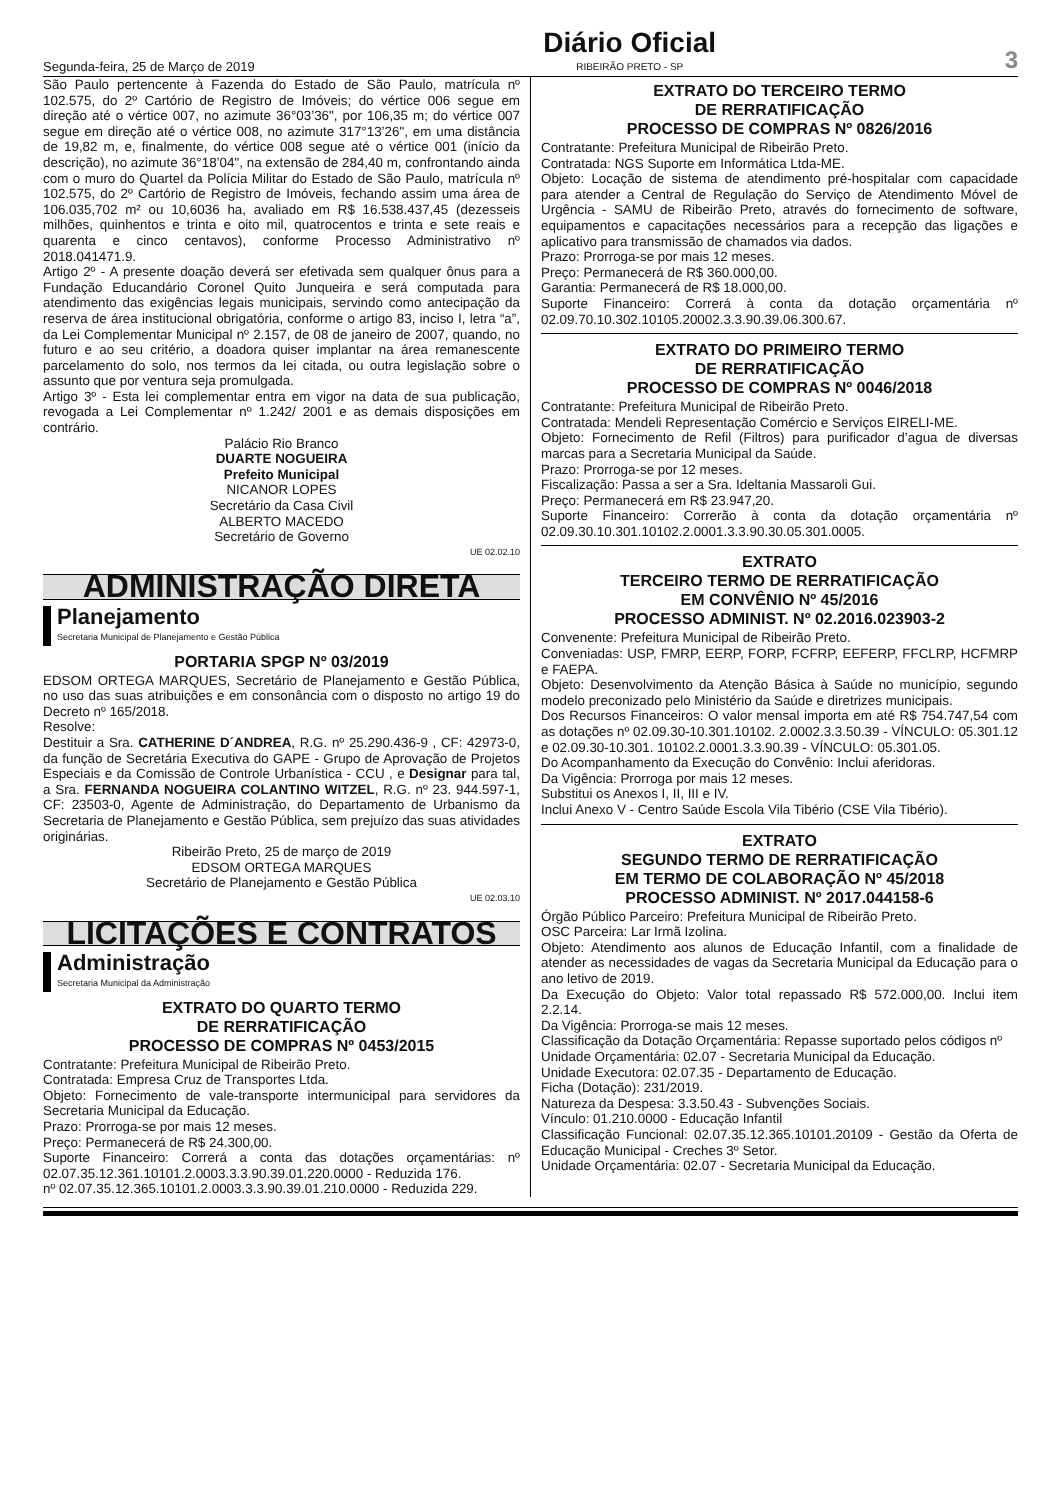Segunda-feira, 25 de Março de 2019
Diário Oficial
RIBEIRÃO PRETO - SP
3
São Paulo pertencente à Fazenda do Estado de São Paulo, matrícula nº 102.575, do 2º Cartório de Registro de Imóveis; do vértice 006 segue em direção até o vértice 007, no azimute 36°03’36", por 106,35 m; do vértice 007 segue em direção até o vértice 008, no azimute 317°13’26", em uma distância de 19,82 m, e, finalmente, do vértice 008 segue até o vértice 001 (início da descrição), no azimute 36°18’04", na extensão de 284,40 m, confrontando ainda com o muro do Quartel da Polícia Militar do Estado de São Paulo, matrícula nº 102.575, do 2º Cartório de Registro de Imóveis, fechando assim uma área de 106.035,702 m² ou 10,6036 ha, avaliado em R$ 16.538.437,45 (dezesseis milhões, quinhentos e trinta e oito mil, quatrocentos e trinta e sete reais e quarenta e cinco centavos), conforme Processo Administrativo nº 2018.041471.9.
Artigo 2º - A presente doação deverá ser efetivada sem qualquer ônus para a Fundação Educandário Coronel Quito Junqueira e será computada para atendimento das exigências legais municipais, servindo como antecipação da reserva de área institucional obrigatória, conforme o artigo 83, inciso I, letra “a”, da Lei Complementar Municipal nº 2.157, de 08 de janeiro de 2007, quando, no futuro e ao seu critério, a doadora quiser implantar na área remanescente parcelamento do solo, nos termos da lei citada, ou outra legislação sobre o assunto que por ventura seja promulgada.
Artigo 3º - Esta lei complementar entra em vigor na data de sua publicação, revogada a Lei Complementar nº 1.242/ 2001 e as demais disposições em contrário.
Palácio Rio Branco
DUARTE NOGUEIRA
Prefeito Municipal
NICANOR LOPES
Secretário da Casa Civil
ALBERTO MACEDO
Secretário de Governo
UE 02.02.10
ADMINISTRAÇÃO DIRETA
Planejamento
Secretaria Municipal de Planejamento e Gestão Pública
PORTARIA SPGP Nº 03/2019
EDSOM ORTEGA MARQUES, Secretário de Planejamento e Gestão Pública, no uso das suas atribuições e em consonância com o disposto no artigo 19 do Decreto nº 165/2018.
Resolve:
Destituir a Sra. CATHERINE D´ANDREA, R.G. nº 25.290.436-9 , CF: 42973-0, da função de Secretária Executiva do GAPE - Grupo de Aprovação de Projetos Especiais e da Comissão de Controle Urbanística - CCU , e Designar para tal, a Sra. FERNANDA NOGUEIRA COLANTINO WITZEL, R.G. nº 23. 944.597-1, CF: 23503-0, Agente de Administração, do Departamento de Urbanismo da Secretaria de Planejamento e Gestão Pública, sem prejuízo das suas atividades originárias.
Ribeirão Preto, 25 de março de 2019
EDSOM ORTEGA MARQUES
Secretário de Planejamento e Gestão Pública
UE 02.03.10
LICITAÇÕES E CONTRATOS
Administração
Secretaria Municipal da Administração
EXTRATO DO QUARTO TERMO
DE RERRATIFICAÇÃO
PROCESSO DE COMPRAS Nº 0453/2015
Contratante: Prefeitura Municipal de Ribeirão Preto.
Contratada: Empresa Cruz de Transportes Ltda.
Objeto: Fornecimento de vale-transporte intermunicipal para servidores da Secretaria Municipal da Educação.
Prazo: Prorroga-se por mais 12 meses.
Preço: Permanecerá de R$ 24.300,00.
Suporte Financeiro: Correrá a conta das dotações orçamentárias: nº 02.07.35.12.361.10101.2.0003.3.3.90.39.01.220.0000 - Reduzida 176.
nº 02.07.35.12.365.10101.2.0003.3.3.90.39.01.210.0000 - Reduzida 229.
EXTRATO DO TERCEIRO TERMO
DE RERRATIFICAÇÃO
PROCESSO DE COMPRAS Nº 0826/2016
Contratante: Prefeitura Municipal de Ribeirão Preto.
Contratada: NGS Suporte em Informática Ltda-ME.
Objeto: Locação de sistema de atendimento pré-hospitalar com capacidade para atender a Central de Regulação do Serviço de Atendimento Móvel de Urgência - SAMU de Ribeirão Preto, através do fornecimento de software, equipamentos e capacitações necessários para a recepção das ligações e aplicativo para transmissão de chamados via dados.
Prazo: Prorroga-se por mais 12 meses.
Preço: Permanecerá de R$ 360.000,00.
Garantia: Permanecerá de R$ 18.000,00.
Suporte Financeiro: Correrá à conta da dotação orçamentária nº 02.09.70.10.302.10105.20002.3.3.90.39.06.300.67.
EXTRATO DO PRIMEIRO TERMO
DE RERRATIFICAÇÃO
PROCESSO DE COMPRAS Nº 0046/2018
Contratante: Prefeitura Municipal de Ribeirão Preto.
Contratada: Mendeli Representação Comércio e Serviços EIRELI-ME.
Objeto: Fornecimento de Refil (Filtros) para purificador d’agua de diversas marcas para a Secretaria Municipal da Saúde.
Prazo: Prorroga-se por 12 meses.
Fiscalização: Passa a ser a Sra. Ideltania Massaroli Gui.
Preço: Permanecerá em R$ 23.947,20.
Suporte Financeiro: Correrão à conta da dotação orçamentária nº 02.09.30.10.301.10102.2.0001.3.3.90.30.05.301.0005.
EXTRATO
TERCEIRO TERMO DE RERRATIFICAÇÃO
EM CONVÊNIO Nº 45/2016
PROCESSO ADMINIST. Nº 02.2016.023903-2
Convenente: Prefeitura Municipal de Ribeirão Preto.
Conveniadas: USP, FMRP, EERP, FORP, FCFRP, EEFERP, FFCLRP, HCFMRP e FAEPA.
Objeto: Desenvolvimento da Atenção Básica à Saúde no município, segundo modelo preconizado pelo Ministério da Saúde e diretrizes municipais.
Dos Recursos Financeiros: O valor mensal importa em até R$ 754.747,54 com as dotações nº 02.09.30-10.301.10102. 2.0002.3.3.50.39 - VÍNCULO: 05.301.12 e 02.09.30-10.301. 10102.2.0001.3.3.90.39 - VÍNCULO: 05.301.05.
Do Acompanhamento da Execução do Convênio: Inclui aferidoras.
Da Vigência: Prorroga por mais 12 meses.
Substitui os Anexos I, II, III e IV.
Inclui Anexo V - Centro Saúde Escola Vila Tibério (CSE Vila Tibério).
EXTRATO
SEGUNDO TERMO DE RERRATIFICAÇÃO
EM TERMO DE COLABORAÇÃO Nº 45/2018
PROCESSO ADMINIST. Nº 2017.044158-6
Órgão Público Parceiro: Prefeitura Municipal de Ribeirão Preto.
OSC Parceira: Lar Irmã Izolina.
Objeto: Atendimento aos alunos de Educação Infantil, com a finalidade de atender as necessidades de vagas da Secretaria Municipal da Educação para o ano letivo de 2019.
Da Execução do Objeto: Valor total repassado R$ 572.000,00. Inclui item 2.2.14.
Da Vigência: Prorroga-se mais 12 meses.
Classificação da Dotação Orçamentária: Repasse suportado pelos códigos nº
Unidade Orçamentária: 02.07 - Secretaria Municipal da Educação.
Unidade Executora: 02.07.35 - Departamento de Educação.
Ficha (Dotação): 231/2019.
Natureza da Despesa: 3.3.50.43 - Subvenções Sociais.
Vínculo: 01.210.0000 - Educação Infantil
Classificação Funcional: 02.07.35.12.365.10101.20109 - Gestão da Oferta de Educação Municipal - Creches 3º Setor.
Unidade Orçamentária: 02.07 - Secretaria Municipal da Educação.